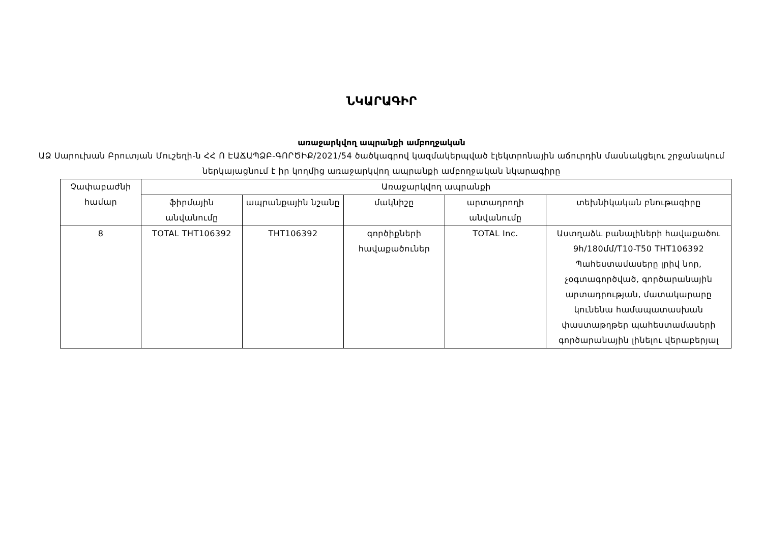ՆԿԱՐԱԳԻՐ
առաջարկվող ապրանքի ամբողջական
ԱՁ Սարուխան Բրուտյան Մուշեղի-ն ՀՀ Ո ԷԱՃԱՊՁԲ-ԳՈՐԾԻՔ/2021/54 ծածկագրով կազմակերպված էլեկտրոնային աճուրդին մասնակցելու շրջանակում ներկայացնում է իր կողմից առաջարկվող ապրանքի ամբողջական նկարագիրը
| Չափաբաժնի համար | Առաջարկվող ապրանքի | | | | |
| --- | --- | --- | --- | --- | --- |
| | ֆիրմային անվանումը | ապրանքային նշանը | մակնիշը | արտադրողի անվանումը | տեխնիկական բնութագիրը |
| 8 | TOTAL THT106392 | THT106392 | գործիքների հավաքածուներ | TOTAL Inc. | Աստղաձև բանալիների հավաքածու 9հ/180մմ/T10-T50 THT106392 Պահեստամասերը լրիվ նոր, չօգտագործված, գործարանային արտադրության, մատակարարը կունենա համապատասխան փաստաթղթեր պահեստամասերի գործարանային լինելու վերաբերյալ |